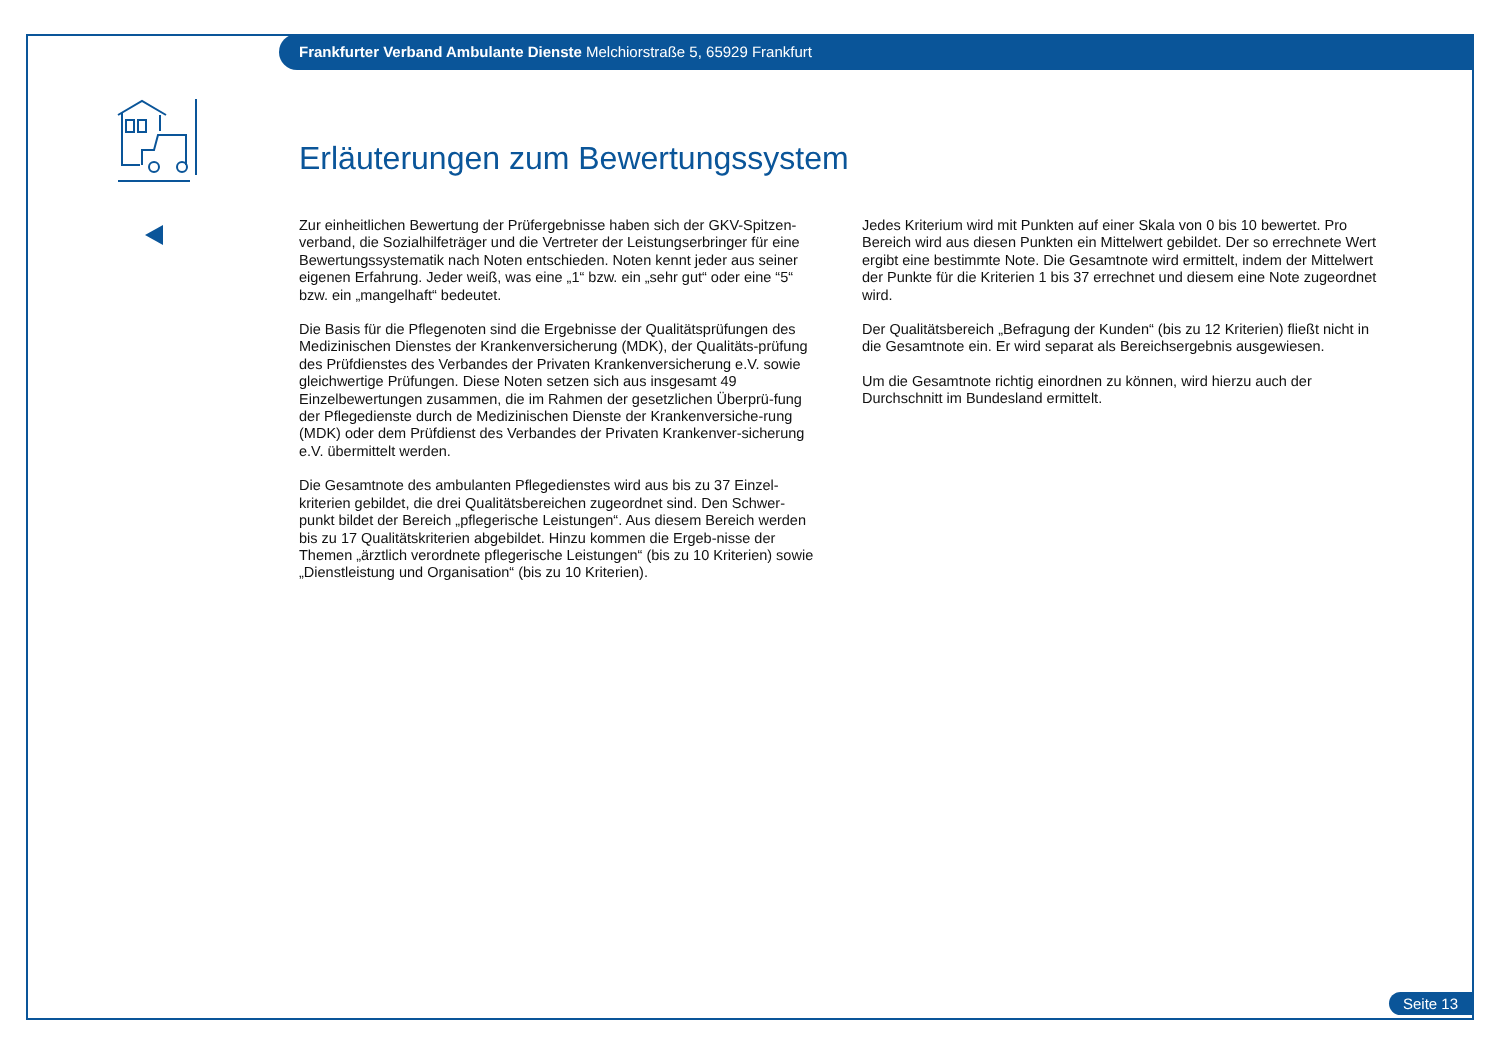Frankfurter Verband Ambulante Dienste Melchiorstraße 5, 65929 Frankfurt
Erläuterungen zum Bewertungssystem
Zur einheitlichen Bewertung der Prüfergebnisse haben sich der GKV-Spitzen-verband, die Sozialhilfeträger und die Vertreter der Leistungserbringer für eine Bewertungssystematik nach Noten entschieden. Noten kennt jeder aus seiner eigenen Erfahrung. Jeder weiß, was eine „1“ bzw. ein „sehr gut“ oder eine “5“ bzw. ein „mangelhaft“ bedeutet.
Die Basis für die Pflegenoten sind die Ergebnisse der Qualitätsprüfungen des Medizinischen Dienstes der Krankenversicherung (MDK), der Qualitäts-prüfung des Prüfdienstes des Verbandes der Privaten Krankenversicherung e.V. sowie gleichwertige Prüfungen. Diese Noten setzen sich aus insgesamt 49 Einzelbewertungen zusammen, die im Rahmen der gesetzlichen Überprü-fung der Pflegedienste durch de Medizinischen Dienste der Krankenversiche-rung (MDK) oder dem Prüfdienst des Verbandes der Privaten Krankenver-sicherung e.V. übermittelt werden.
Die Gesamtnote des ambulanten Pflegedienstes wird aus bis zu 37 Einzel-kriterien gebildet, die drei Qualitätsbereichen zugeordnet sind. Den Schwer-punkt bildet der Bereich „pflegerische Leistungen“. Aus diesem Bereich werden bis zu 17 Qualitätskriterien abgebildet. Hinzu kommen die Ergeb-nisse der Themen „ärztlich verordnete pflegerische Leistungen“ (bis zu 10 Kriterien) sowie „Dienstleistung und Organisation“ (bis zu 10 Kriterien).
Jedes Kriterium wird mit Punkten auf einer Skala von 0 bis 10 bewertet. Pro Bereich wird aus diesen Punkten ein Mittelwert gebildet. Der so errechnete Wert ergibt eine bestimmte Note. Die Gesamtnote wird ermittelt, indem der Mittelwert der Punkte für die Kriterien 1 bis 37 errechnet und diesem eine Note zugeordnet wird.
Der Qualitätsbereich „Befragung der Kunden“ (bis zu 12 Kriterien) fließt nicht in die Gesamtnote ein. Er wird separat als Bereichsergebnis ausgewiesen.
Um die Gesamtnote richtig einordnen zu können, wird hierzu auch der Durchschnitt im Bundesland ermittelt.
Seite 13